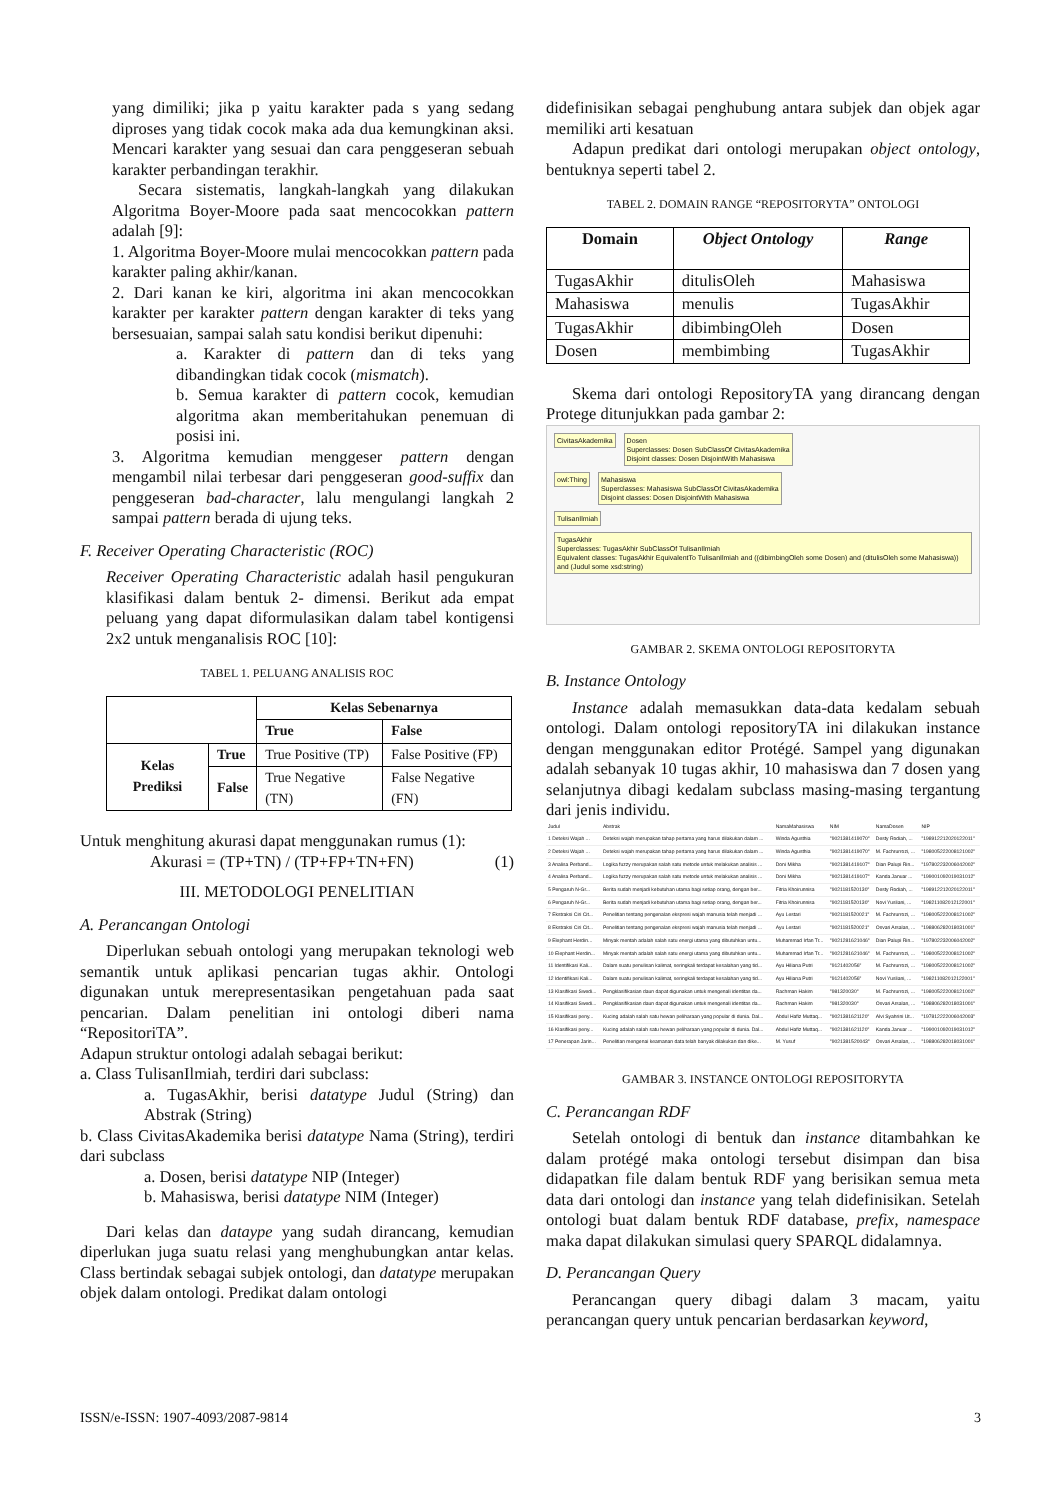yang dimiliki; jika p yaitu karakter pada s yang sedang diproses yang tidak cocok maka ada dua kemungkinan aksi. Mencari karakter yang sesuai dan cara penggeseran sebuah karakter perbandingan terakhir.
Secara sistematis, langkah-langkah yang dilakukan Algoritma Boyer-Moore pada saat mencocokkan pattern adalah [9]:
1. Algoritma Boyer-Moore mulai mencocokkan pattern pada karakter paling akhir/kanan.
2. Dari kanan ke kiri, algoritma ini akan mencocokkan karakter per karakter pattern dengan karakter di teks yang bersesuaian, sampai salah satu kondisi berikut dipenuhi:
a. Karakter di pattern dan di teks yang dibandingkan tidak cocok (mismatch).
b. Semua karakter di pattern cocok, kemudian algoritma akan memberitahukan penemuan di posisi ini.
3. Algoritma kemudian menggeser pattern dengan mengambil nilai terbesar dari penggeseran good-suffix dan penggeseran bad-character, lalu mengulangi langkah 2 sampai pattern berada di ujung teks.
F. Receiver Operating Characteristic (ROC)
Receiver Operating Characteristic adalah hasil pengukuran klasifikasi dalam bentuk 2- dimensi. Berikut ada empat peluang yang dapat diformulasikan dalam tabel kontigensi 2x2 untuk menganalisis ROC [10]:
TABEL 1. PELUANG ANALISIS ROC
| | | Kelas Sebenarnya | |
| --- | --- | --- | --- |
| | | True | False |
| Kelas Prediksi | True | True Positive (TP) | False Positive (FP) |
| | False | True Negative (TN) | False Negative (FN) |
Untuk menghitung akurasi dapat menggunakan rumus (1):
Akurasi = (TP+TN) / (TP+FP+TN+FN) (1)
III. METODOLOGI PENELITIAN
A. Perancangan Ontologi
Diperlukan sebuah ontologi yang merupakan teknologi web semantik untuk aplikasi pencarian tugas akhir. Ontologi digunakan untuk merepresentasikan pengetahuan pada saat pencarian. Dalam penelitian ini ontologi diberi nama “RepositoriTA”.
Adapun struktur ontologi adalah sebagai berikut:
a. Class TulisanIlmiah, terdiri dari subclass:
a. TugasAkhir, berisi datatype Judul (String) dan Abstrak (String)
b. Class CivitasAkademika berisi datatype Nama (String), terdiri dari subclass
a. Dosen, berisi datatype NIP (Integer)
b. Mahasiswa, berisi datatype NIM (Integer)
Dari kelas dan dataype yang sudah dirancang, kemudian diperlukan juga suatu relasi yang menghubungkan antar kelas. Class bertindak sebagai subjek ontologi, dan datatype merupakan objek dalam ontologi. Predikat dalam ontologi
didefinisikan sebagai penghubung antara subjek dan objek agar memiliki arti kesatuan
Adapun predikat dari ontologi merupakan object ontology, bentuknya seperti tabel 2.
TABEL 2. DOMAIN RANGE “REPOSITORYTA” ONTOLOGI
| Domain | Object Ontology | Range |
| --- | --- | --- |
| TugasAkhir | ditulisOleh | Mahasiswa |
| Mahasiswa | menulis | TugasAkhir |
| TugasAkhir | dibimbingOleh | Dosen |
| Dosen | membimbing | TugasAkhir |
Skema dari ontologi RepositoryTA yang dirancang dengan Protege ditunjukkan pada gambar 2:
CivitasAkademika Dosen
Superclasses: Dosen SubClassOf CivitasAkademika
Disjoint classes: Dosen DisjointWith Mahasiswa
owl:Thing Mahasiswa
Superclasses: Mahasiswa SubClassOf CivitasAkademika
Disjoint classes: Dosen DisjointWith Mahasiswa
TulisanIlmiah TugasAkhir
Superclasses: TugasAkhir SubClassOf TulisanIlmiah
Equivalent classes: TugasAkhir EquivalentTo TulisanIlmiah and ((dibimbingOleh some Dosen) and (ditulisOleh some Mahasiswa)) and (Judul some xsd:string)
GAMBAR 2. SKEMA ONTOLOGI REPOSITORYTA
B. Instance Ontology
Instance adalah memasukkan data-data kedalam sebuah ontologi. Dalam ontologi repositoryTA ini dilakukan instance dengan menggunakan editor Protégé. Sampel yang digunakan adalah sebanyak 10 tugas akhir, 10 mahasiswa dan 7 dosen yang selanjutnya dibagi kedalam subclass masing-masing tergantung dari jenis individu.
| Judul | Abstrak | NamaMahasiswa | NIM | NamaDosen | NIP |
| 1 Deteksi Wajah ... | Deteksi wajah merupakan tahap pertama yang harus dilakukan dalam ... | Winda Agusthia | "9021381419070" | Desty Rodiah, ... | "198912212020122011" |
| 2 Deteksi Wajah ... | Deteksi wajah merupakan tahap pertama yang harus dilakukan dalam ... | Winda Agusthia | "9021381419070" | M. Fachrurrozi, ... | "198005222008121002" |
| 3 Analisa Perband... | Logika fuzzy merupakan salah satu metode untuk melakukan analisis ... | Doni Mikha | "9021381419107" | Dian Palupi Rin... | "197802232006042002" |
| 4 Analisa Perband... | Logika fuzzy merupakan salah satu metode untuk melakukan analisis ... | Doni Mikha | "9021381419107" | Kanda Januar ... | "199001092019031012" |
| 5 Pengaruh N-Gr... | Berita sudah menjadi kebutuhan utama bagi setiap orang, dengan ber... | Fitria Khoirunnisa | "9021181520130" | Desty Rodiah, ... | "198912212020122011" |
| 6 Pengaruh N-Gr... | Berita sudah menjadi kebutuhan utama bagi setiap orang, dengan ber... | Fitria Khoirunnisa | "9021181520130" | Novi Yusliani, ... | "198211082012122001" |
| 7 Ekstraksi Ciri Cit... | Penelitian tentang pengenalan ekspresi wajah manusia telah menjadi ... | Ayu Lestari | "9021181520021" | M. Fachrurrozi, ... | "198005222008121002" |
| 8 Ekstraksi Ciri Cit... | Penelitian tentang pengenalan ekspresi wajah manusia telah menjadi ... | Ayu Lestari | "9021181520021" | Osvari Arsalan, ... | "198806282018031001" |
| 9 Elephant Herdin... | Minyak mentah adalah salah satu energi utama yang dibutuhkan untu... | Muhammad Irfan Tr... | "9021281621046" | Dian Palupi Rin... | "197802232006042002" |
| 10 Elephant Herdin... | Minyak mentah adalah salah satu energi utama yang dibutuhkan untu... | Muhammad Irfan Tr... | "9021281621046" | M. Fachrurrozi, ... | "198005222008121002" |
| 11 Identifikasi Kali... | Dalam suatu penulisan kalimat, seringkali terdapat kesalahan yang tid... | Ayu Hiliana Putri | "9121402056" | M. Fachrurrozi, ... | "198005222008121002" |
| 12 Identifikasi Kali... | Dalam suatu penulisan kalimat, seringkali terdapat kesalahan yang tid... | Ayu Hiliana Putri | "9121402056" | Novi Yusliani, ... | "198211082012122001" |
| 13 Klasifikasi Swedi... | Pengklasifikasian daun dapat digunakan untuk mengenali identitas da... | Rachman Hakim | "981320030" | M. Fachrurrozi, ... | "198005222008121002" |
| 14 Klasifikasi Swedi... | Pengklasifikasian daun dapat digunakan untuk mengenali identitas da... | Rachman Hakim | "981320030" | Osvari Arsalan, ... | "198806282018031001" |
| 15 Klasifikasi peny... | Kucing adalah salah satu hewan peliharaan yang popular di dunia. Dal... | Abdul Hafiz Muttaq... | "9021381621120" | Alvi Syahrini Ut... | "197812222006042003" |
| 16 Klasifikasi peny... | Kucing adalah salah satu hewan peliharaan yang popular di dunia. Dal... | Abdul Hafiz Muttaq... | "9021381621120" | Kanda Januar ... | "199001092019031012" |
| 17 Penerapan Jarin... | Penelitian mengenai keamanan data telah banyak dilakukan dan dike... | M. Yusuf | "9021381520043" | Osvari Arsalan, ... | "198806282018031001" |
GAMBAR 3. INSTANCE ONTOLOGI REPOSITORYTA
C. Perancangan RDF
Setelah ontologi di bentuk dan instance ditambahkan ke dalam protégé maka ontologi tersebut disimpan dan bisa didapatkan file dalam bentuk RDF yang berisikan semua meta data dari ontologi dan instance yang telah didefinisikan. Setelah ontologi buat dalam bentuk RDF database, prefix, namespace maka dapat dilakukan simulasi query SPARQL didalamnya.
D. Perancangan Query
Perancangan query dibagi dalam 3 macam, yaitu perancangan query untuk pencarian berdasarkan keyword,
ISSN/e-ISSN: 1907-4093/2087-9814 3